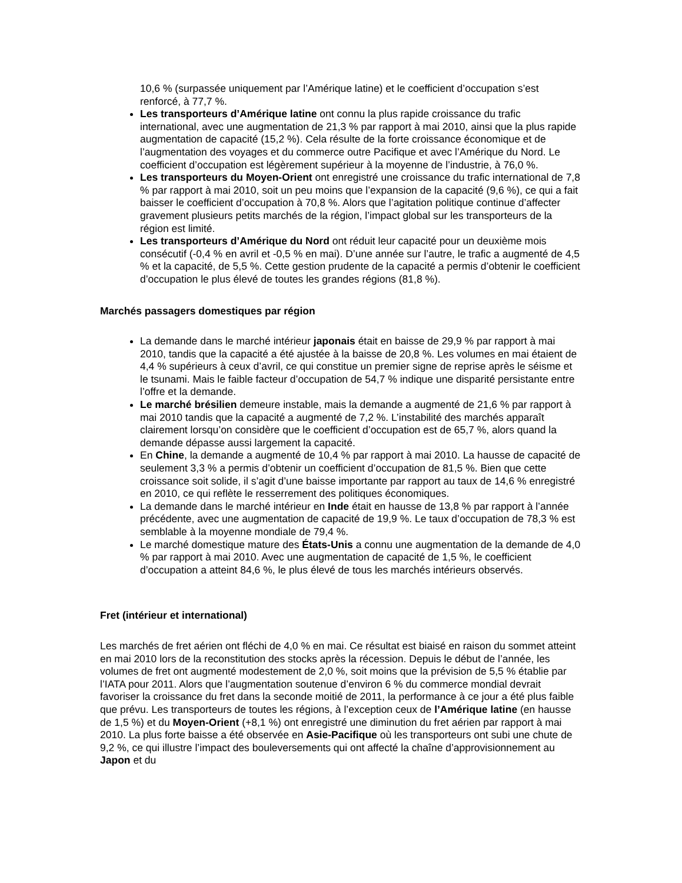10,6 % (surpassée uniquement par l’Amérique latine) et le coefficient d’occupation s’est renforcé, à 77,7 %.
Les transporteurs d’Amérique latine ont connu la plus rapide croissance du trafic international, avec une augmentation de 21,3 % par rapport à mai 2010, ainsi que la plus rapide augmentation de capacité (15,2 %). Cela résulte de la forte croissance économique et de l’augmentation des voyages et du commerce outre Pacifique et avec l’Amérique du Nord. Le coefficient d’occupation est légèrement supérieur à la moyenne de l’industrie, à 76,0 %.
Les transporteurs du Moyen-Orient ont enregistré une croissance du trafic international de 7,8 % par rapport à mai 2010, soit un peu moins que l’expansion de la capacité (9,6 %), ce qui a fait baisser le coefficient d’occupation à 70,8 %. Alors que l’agitation politique continue d’affecter gravement plusieurs petits marchés de la région, l’impact global sur les transporteurs de la région est limité.
Les transporteurs d’Amérique du Nord ont réduit leur capacité pour un deuxième mois consécutif (-0,4 % en avril et -0,5 % en mai). D’une année sur l’autre, le trafic a augmenté de 4,5 % et la capacité, de 5,5 %. Cette gestion prudente de la capacité a permis d’obtenir le coefficient d’occupation le plus élevé de toutes les grandes régions (81,8 %).
Marchés passagers domestiques par région
La demande dans le marché intérieur japonais était en baisse de 29,9 % par rapport à mai 2010, tandis que la capacité a été ajustée à la baisse de 20,8 %. Les volumes en mai étaient de 4,4 % supérieurs à ceux d’avril, ce qui constitue un premier signe de reprise après le séisme et le tsunami. Mais le faible facteur d’occupation de 54,7 % indique une disparité persistante entre l’offre et la demande.
Le marché brésilien demeure instable, mais la demande a augmenté de 21,6 % par rapport à mai 2010 tandis que la capacité a augmenté de 7,2 %. L’instabilité des marchés apparaît clairement lorsqu’on considère que le coefficient d’occupation est de 65,7 %, alors quand la demande dépasse aussi largement la capacité.
En Chine, la demande a augmenté de 10,4 % par rapport à mai 2010. La hausse de capacité de seulement 3,3 % a permis d’obtenir un coefficient d’occupation de 81,5 %. Bien que cette croissance soit solide, il s’agit d’une baisse importante par rapport au taux de 14,6 % enregistré en 2010, ce qui reflète le resserrement des politiques économiques.
La demande dans le marché intérieur en Inde était en hausse de 13,8 % par rapport à l’année précédente, avec une augmentation de capacité de 19,9 %. Le taux d’occupation de 78,3 % est semblable à la moyenne mondiale de 79,4 %.
Le marché domestique mature des États-Unis a connu une augmentation de la demande de 4,0 % par rapport à mai 2010. Avec une augmentation de capacité de 1,5 %, le coefficient d’occupation a atteint 84,6 %, le plus élevé de tous les marchés intérieurs observés.
Fret (intérieur et international)
Les marchés de fret aérien ont fléchi de 4,0 % en mai. Ce résultat est biaisé en raison du sommet atteint en mai 2010 lors de la reconstitution des stocks après la récession. Depuis le début de l’année, les volumes de fret ont augmenté modestement de 2,0 %, soit moins que la prévision de 5,5 % établie par l’IATA pour 2011. Alors que l’augmentation soutenue d’environ 6 % du commerce mondial devrait favoriser la croissance du fret dans la seconde moitié de 2011, la performance à ce jour a été plus faible que prévu. Les transporteurs de toutes les régions, à l’exception ceux de l’Amérique latine (en hausse de 1,5 %) et du Moyen-Orient (+8,1 %) ont enregistré une diminution du fret aérien par rapport à mai 2010. La plus forte baisse a été observée en Asie-Pacifique où les transporteurs ont subi une chute de 9,2 %, ce qui illustre l’impact des bouleversements qui ont affecté la chaîne d’approvisionnement au Japon et du